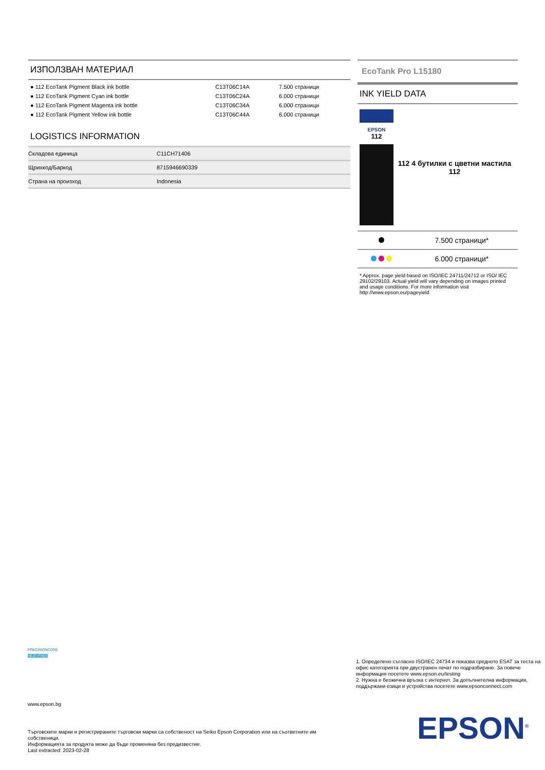ИЗПОЛЗВАН МАТЕРИАЛ
| ● 112 EcoTank Pigment Black ink bottle | C13T06C14A | 7.500 страници |
| ● 112 EcoTank Pigment Cyan ink bottle | C13T06C24A | 6.000 страници |
| ● 112 EcoTank Pigment Magenta ink bottle | C13T06C34A | 6.000 страници |
| ● 112 EcoTank Pigment Yellow ink bottle | C13T06C44A | 6.000 страници |
LOGISTICS INFORMATION
| Складова единица | C11CH71406 |
| Щрихкод/Баркод | 8715946690339 |
| Страна на произход | Indonesia |
EcoTank Pro L15180
INK YIELD DATA
EPSON
112
112 4 бутилки с цветни мастила 112
| | 7.500 страници* |
| | 6.000 страници* |
* Approx. page yield based on ISO/IEC 24711/24712 or ISO/ IEC 29102/29103. Actual yield will vary depending on images printed and usage conditions. For more information visit http://www.epson.eu/pageyield
PRECISIONCORE
HEAT•FREE
www.epson.bg
1. Определено съгласно ISO/IEC 24734 и показва средното ESAT за теста на офис категорията при двустранен печат по подразбиране. За повече информация посетете www.epson.eu/testing
2. Нужна е безжична връзка с интернет. За допълнителна информация, поддържани езици и устройства посетете www.epsonconnect.com
Търговските марки и регистрираните търговски марки са собственост на Seiko Epson Corporation или на съответните им собственици.
Информацията за продукта може да бъде променяна без предизвестие.
Last extracted: 2023-02-28
EPSON<sup>®</sup>